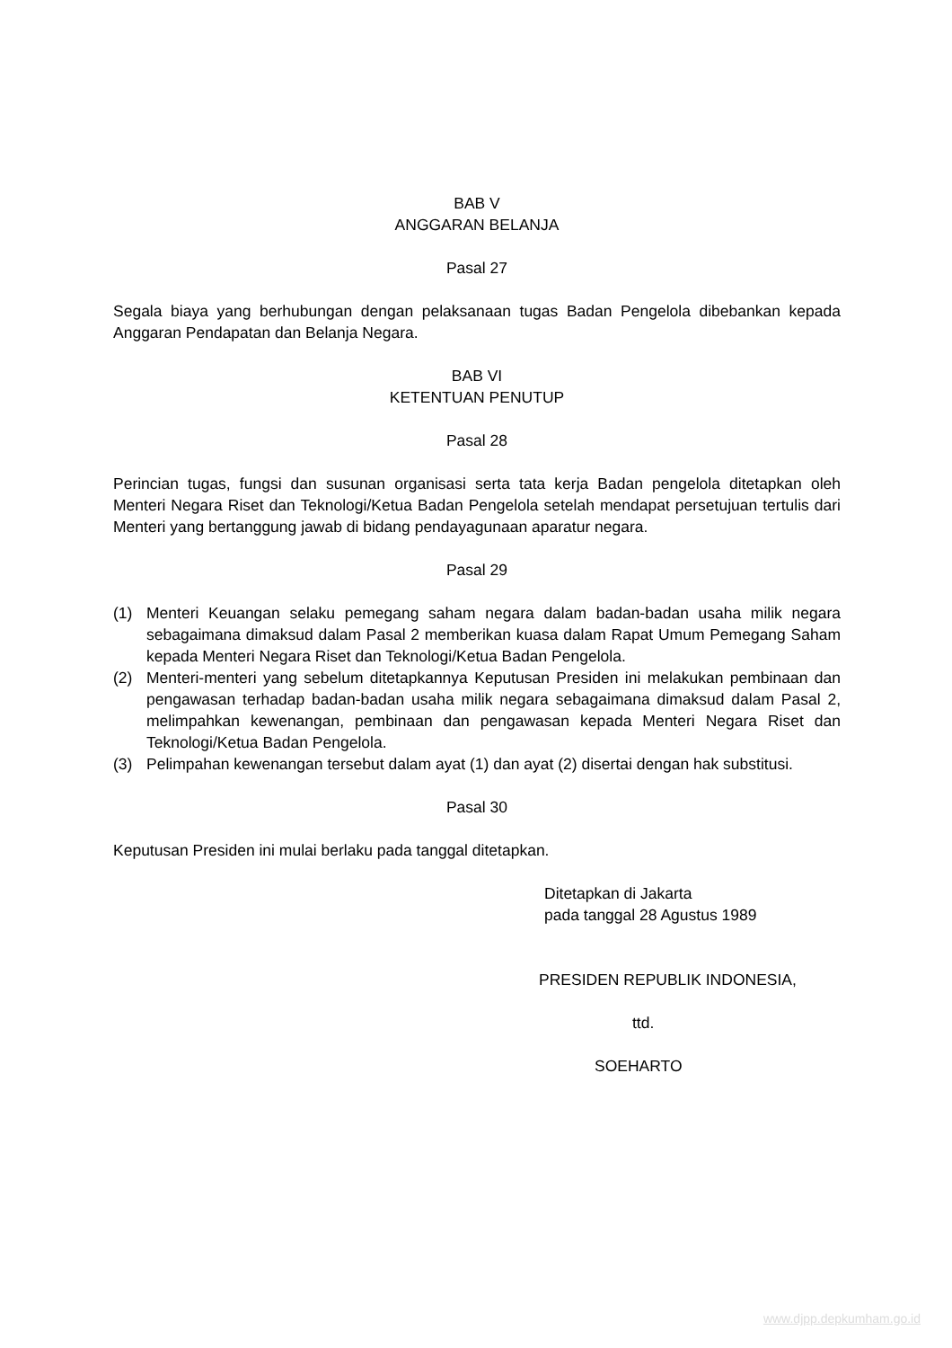BAB V
ANGGARAN BELANJA
Pasal 27
Segala biaya yang berhubungan dengan pelaksanaan tugas Badan Pengelola dibebankan kepada Anggaran Pendapatan dan Belanja Negara.
BAB VI
KETENTUAN PENUTUP
Pasal 28
Perincian tugas, fungsi dan susunan organisasi serta tata kerja Badan pengelola ditetapkan oleh Menteri Negara Riset dan Teknologi/Ketua Badan Pengelola setelah mendapat persetujuan tertulis dari Menteri yang bertanggung jawab di bidang pendayagunaan aparatur negara.
Pasal 29
(1) Menteri Keuangan selaku pemegang saham negara dalam badan-badan usaha milik negara sebagaimana dimaksud dalam Pasal 2 memberikan kuasa dalam Rapat Umum Pemegang Saham kepada Menteri Negara Riset dan Teknologi/Ketua Badan Pengelola.
(2) Menteri-menteri yang sebelum ditetapkannya Keputusan Presiden ini melakukan pembinaan dan pengawasan terhadap badan-badan usaha milik negara sebagaimana dimaksud dalam Pasal 2, melimpahkan kewenangan, pembinaan dan pengawasan kepada Menteri Negara Riset dan Teknologi/Ketua Badan Pengelola.
(3) Pelimpahan kewenangan tersebut dalam ayat (1) dan ayat (2) disertai dengan hak substitusi.
Pasal 30
Keputusan Presiden ini mulai berlaku pada tanggal ditetapkan.
Ditetapkan di Jakarta
pada tanggal 28 Agustus 1989
PRESIDEN REPUBLIK INDONESIA,
ttd.
SOEHARTO
www.djpp.depkumham.go.id